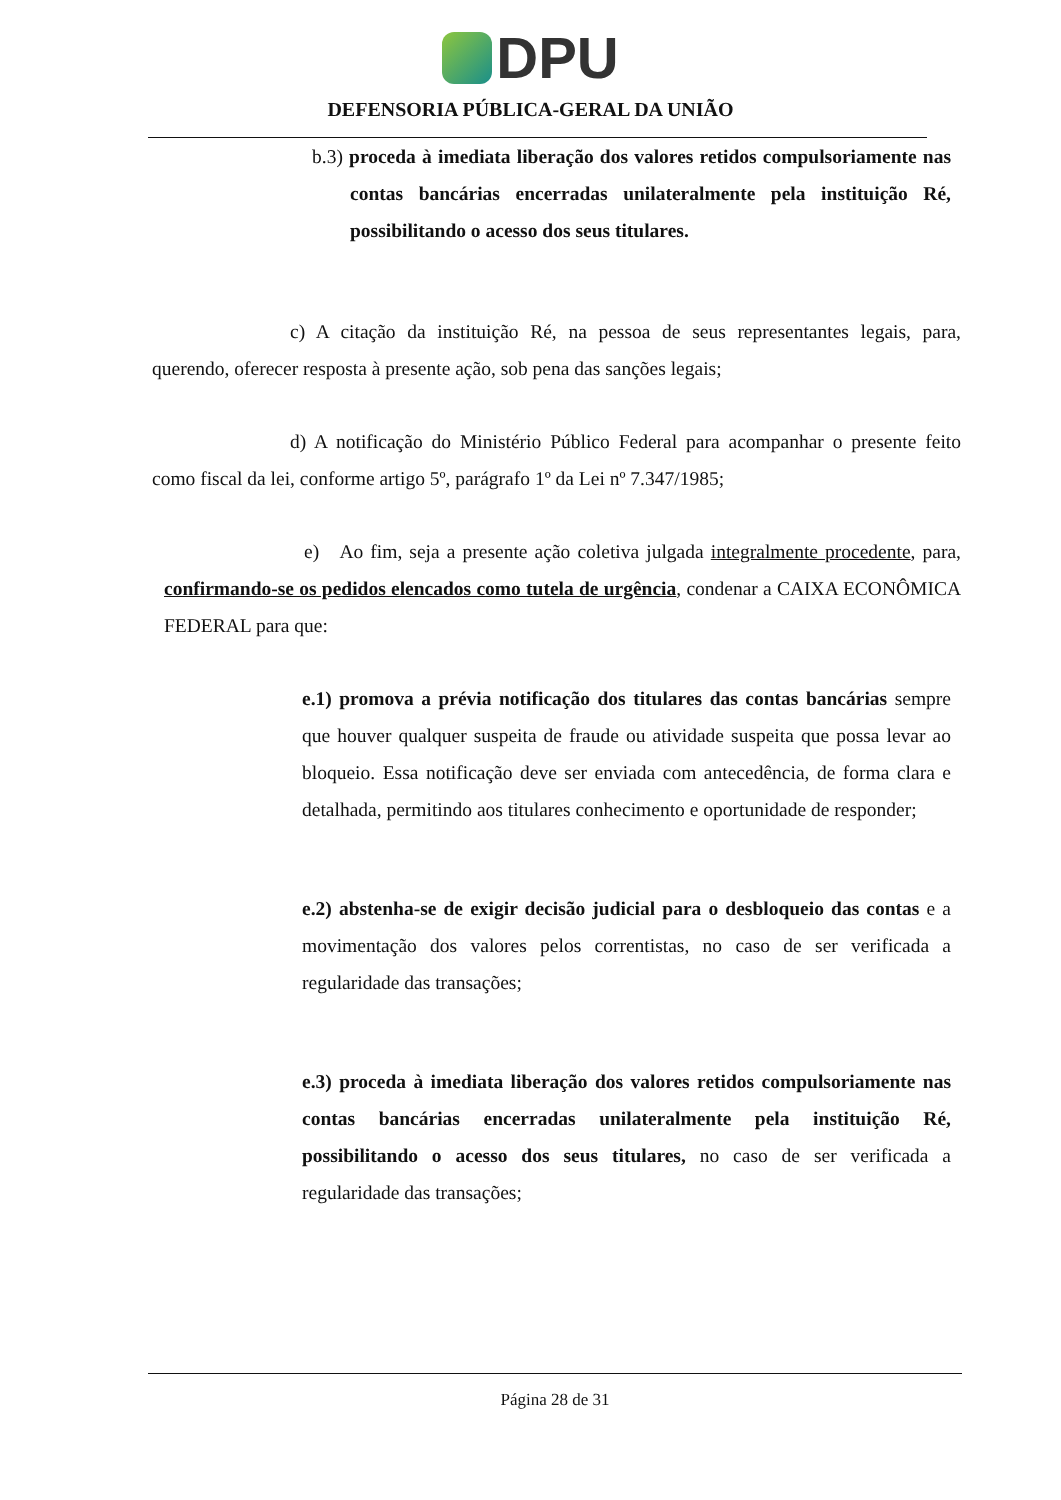DPU
DEFENSORIA PÚBLICA-GERAL DA UNIÃO
b.3) proceda à imediata liberação dos valores retidos compulsoriamente nas contas bancárias encerradas unilateralmente pela instituição Ré, possibilitando o acesso dos seus titulares.
c) A citação da instituição Ré, na pessoa de seus representantes legais, para, querendo, oferecer resposta à presente ação, sob pena das sanções legais;
d) A notificação do Ministério Público Federal para acompanhar o presente feito como fiscal da lei, conforme artigo 5º, parágrafo 1º da Lei nº 7.347/1985;
e) Ao fim, seja a presente ação coletiva julgada integralmente procedente, para, confirmando-se os pedidos elencados como tutela de urgência, condenar a CAIXA ECONÔMICA FEDERAL para que:
e.1) promova a prévia notificação dos titulares das contas bancárias sempre que houver qualquer suspeita de fraude ou atividade suspeita que possa levar ao bloqueio. Essa notificação deve ser enviada com antecedência, de forma clara e detalhada, permitindo aos titulares conhecimento e oportunidade de responder;
e.2) abstenha-se de exigir decisão judicial para o desbloqueio das contas e a movimentação dos valores pelos correntistas, no caso de ser verificada a regularidade das transações;
e.3) proceda à imediata liberação dos valores retidos compulsoriamente nas contas bancárias encerradas unilateralmente pela instituição Ré, possibilitando o acesso dos seus titulares, no caso de ser verificada a regularidade das transações;
Página 28 de 31